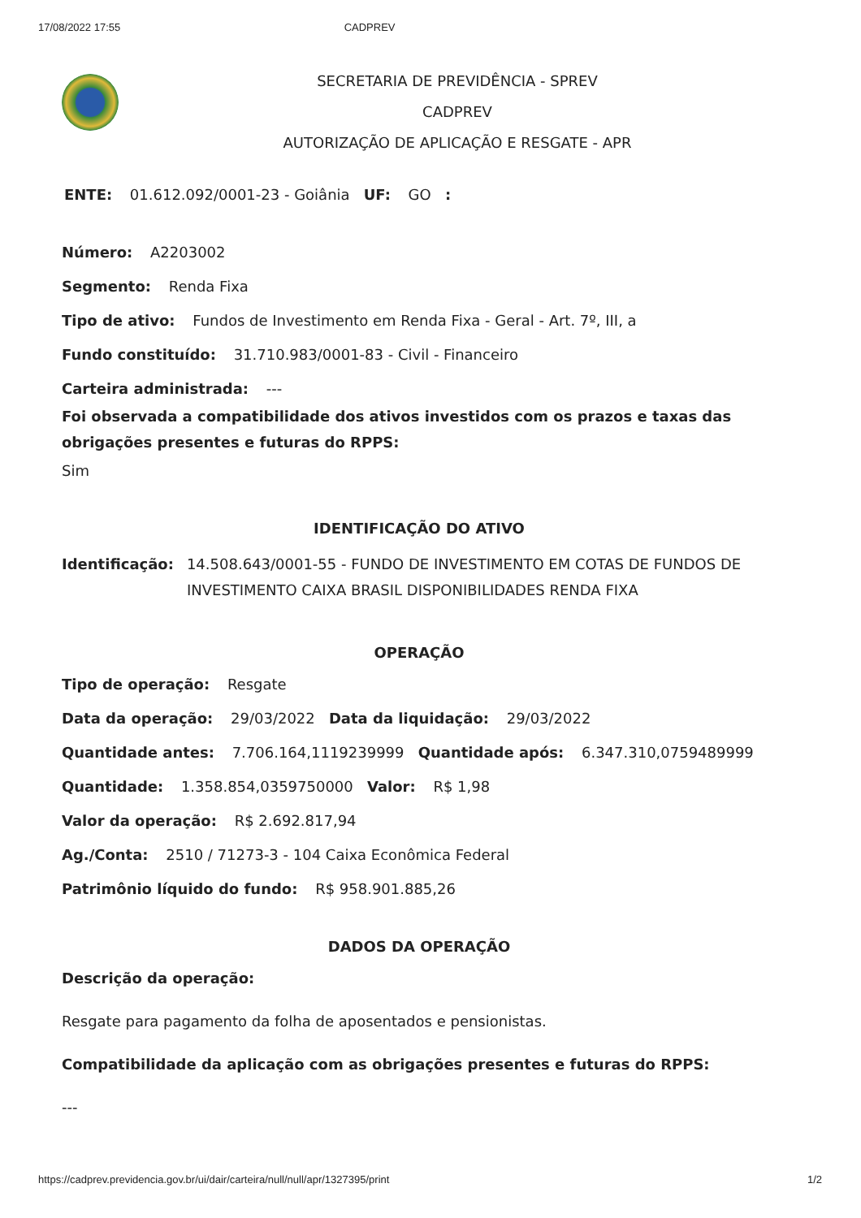17/08/2022 17:55 CADPREV
SECRETARIA DE PREVIDÊNCIA - SPREV
CADPREV
AUTORIZAÇÃO DE APLICAÇÃO E RESGATE - APR
ENTE: 01.612.092/0001-23 - Goiânia UF: GO :
Número: A2203002
Segmento: Renda Fixa
Tipo de ativo: Fundos de Investimento em Renda Fixa - Geral - Art. 7º, III, a
Fundo constituído: 31.710.983/0001-83 - Civil - Financeiro
Carteira administrada: ---
Foi observada a compatibilidade dos ativos investidos com os prazos e taxas das obrigações presentes e futuras do RPPS:
Sim
IDENTIFICAÇÃO DO ATIVO
Identificação: 14.508.643/0001-55 - FUNDO DE INVESTIMENTO EM COTAS DE FUNDOS DE INVESTIMENTO CAIXA BRASIL DISPONIBILIDADES RENDA FIXA
OPERAÇÃO
Tipo de operação: Resgate
Data da operação: 29/03/2022 Data da liquidação: 29/03/2022
Quantidade antes: 7.706.164,1119239999 Quantidade após: 6.347.310,0759489999
Quantidade: 1.358.854,0359750000 Valor: R$ 1,98
Valor da operação: R$ 2.692.817,94
Ag./Conta: 2510 / 71273-3 - 104 Caixa Econômica Federal
Patrimônio líquido do fundo: R$ 958.901.885,26
DADOS DA OPERAÇÃO
Descrição da operação:
Resgate para pagamento da folha de aposentados e pensionistas.
Compatibilidade da aplicação com as obrigações presentes e futuras do RPPS:
---
https://cadprev.previdencia.gov.br/ui/dair/carteira/null/null/apr/1327395/print 1/2